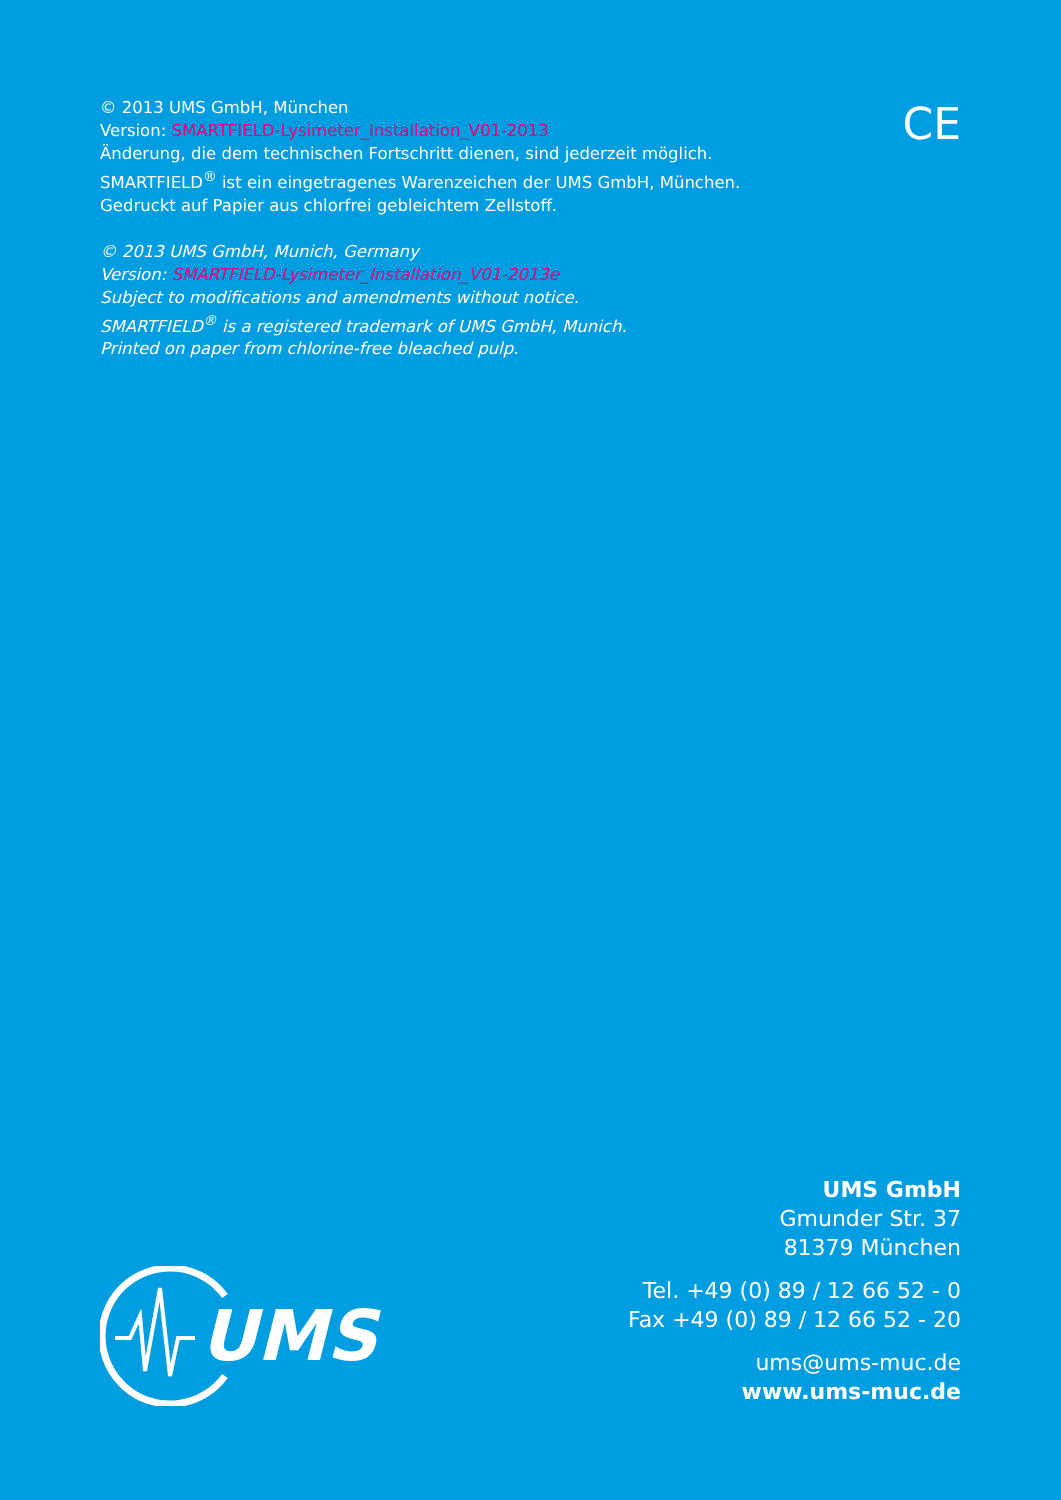© 2013 UMS GmbH, München
Version: SMARTFIELD-Lysimeter_Installation_V01-2013
Änderung, die dem technischen Fortschritt dienen, sind jederzeit möglich.
SMARTFIELD<sup>®</sup> ist ein eingetragenes Warenzeichen der UMS GmbH, München.
Gedruckt auf Papier aus chlorfrei gebleichtem Zellstoff.
© 2013 UMS GmbH, Munich, Germany
Version: SMARTFIELD-Lysimeter_Installation_V01-2013e
Subject to modifications and amendments without notice.
SMARTFIELD<sup>®</sup> is a registered trademark of UMS GmbH, Munich.
Printed on paper from chlorine-free bleached pulp.
CE
UMS
UMS GmbH
Gmunder Str. 37
81379 München
Tel. +49 (0) 89 / 12 66 52 - 0
Fax +49 (0) 89 / 12 66 52 - 20
ums@ums-muc.de
www.ums-muc.de